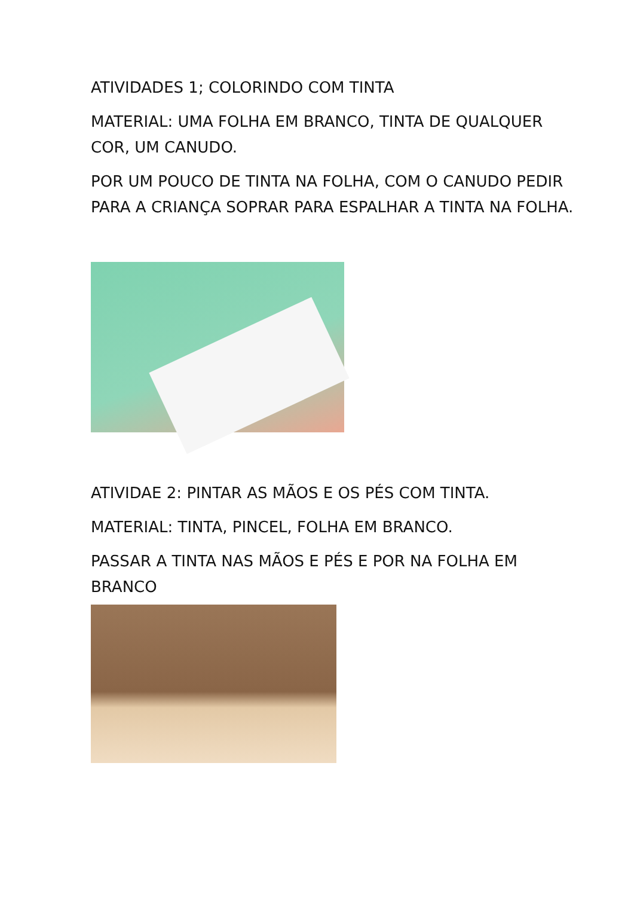ATIVIDADES 1; COLORINDO COM TINTA
MATERIAL: UMA FOLHA EM BRANCO, TINTA DE QUALQUER COR, UM CANUDO.
POR UM POUCO DE TINTA NA FOLHA, COM O CANUDO PEDIR PARA A CRIANÇA SOPRAR PARA ESPALHAR A TINTA NA FOLHA.
ATIVIDAE 2: PINTAR AS MÃOS E OS PÉS COM TINTA.
MATERIAL: TINTA, PINCEL, FOLHA EM BRANCO.
PASSAR A TINTA NAS MÃOS E PÉS E POR NA FOLHA EM BRANCO